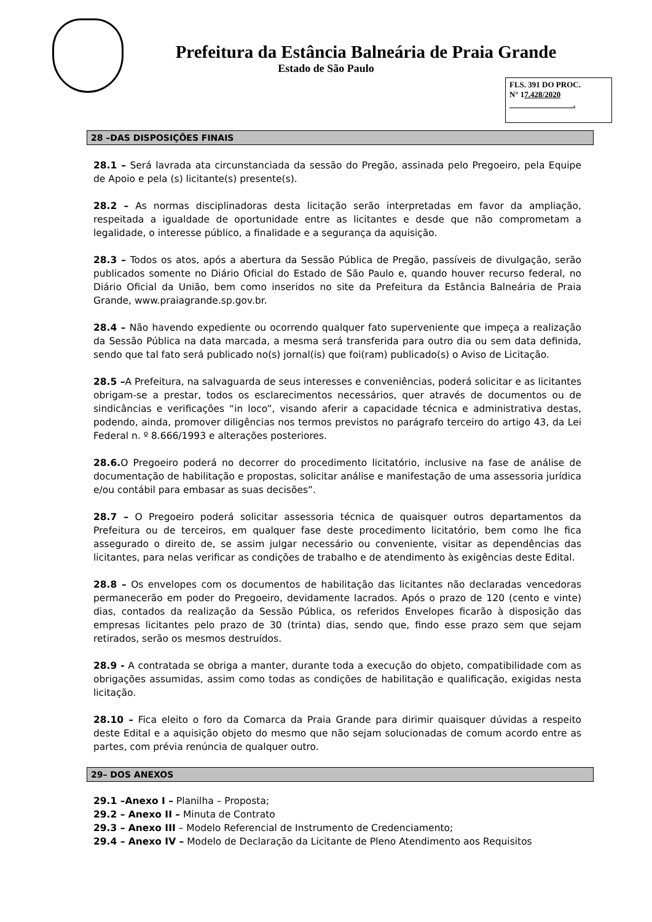Prefeitura da Estância Balneária de Praia Grande
Estado de São Paulo
FLS. 391 DO PROC.
N° 17.428/2020
.
28 –DAS DISPOSIÇÕES FINAIS
28.1 – Será lavrada ata circunstanciada da sessão do Pregão, assinada pelo Pregoeiro, pela Equipe de Apoio e pela (s) licitante(s) presente(s).
28.2 – As normas disciplinadoras desta licitação serão interpretadas em favor da ampliação, respeitada a igualdade de oportunidade entre as licitantes e desde que não comprometam a legalidade, o interesse público, a finalidade e a segurança da aquisição.
28.3 – Todos os atos, após a abertura da Sessão Pública de Pregão, passíveis de divulgação, serão publicados somente no Diário Oficial do Estado de São Paulo e, quando houver recurso federal, no Diário Oficial da União, bem como inseridos no site da Prefeitura da Estância Balneária de Praia Grande, www.praiagrande.sp.gov.br.
28.4 – Não havendo expediente ou ocorrendo qualquer fato superveniente que impeça a realização da Sessão Pública na data marcada, a mesma será transferida para outro dia ou sem data definida, sendo que tal fato será publicado no(s) jornal(is) que foi(ram) publicado(s) o Aviso de Licitação.
28.5 –A Prefeitura, na salvaguarda de seus interesses e conveniências, poderá solicitar e as licitantes obrigam-se a prestar, todos os esclarecimentos necessários, quer através de documentos ou de sindicâncias e verificações “in loco”, visando aferir a capacidade técnica e administrativa destas, podendo, ainda, promover diligências nos termos previstos no parágrafo terceiro do artigo 43, da Lei Federal n. º 8.666/1993 e alterações posteriores.
28.6. O Pregoeiro poderá no decorrer do procedimento licitatório, inclusive na fase de análise de documentação de habilitação e propostas, solicitar análise e manifestação de uma assessoria jurídica e/ou contábil para embasar as suas decisões”.
28.7 – O Pregoeiro poderá solicitar assessoria técnica de quaisquer outros departamentos da Prefeitura ou de terceiros, em qualquer fase deste procedimento licitatório, bem como lhe fica assegurado o direito de, se assim julgar necessário ou conveniente, visitar as dependências das licitantes, para nelas verificar as condições de trabalho e de atendimento às exigências deste Edital.
28.8 – Os envelopes com os documentos de habilitação das licitantes não declaradas vencedoras permanecerão em poder do Pregoeiro, devidamente lacrados. Após o prazo de 120 (cento e vinte) dias, contados da realização da Sessão Pública, os referidos Envelopes ficarão à disposição das empresas licitantes pelo prazo de 30 (trinta) dias, sendo que, findo esse prazo sem que sejam retirados, serão os mesmos destruídos.
28.9 - A contratada se obriga a manter, durante toda a execução do objeto, compatibilidade com as obrigações assumidas, assim como todas as condições de habilitação e qualificação, exigidas nesta licitação.
28.10 – Fica eleito o foro da Comarca da Praia Grande para dirimir quaisquer dúvidas a respeito deste Edital e a aquisição objeto do mesmo que não sejam solucionadas de comum acordo entre as partes, com prévia renúncia de qualquer outro.
29– DOS ANEXOS
29.1 –Anexo I – Planilha – Proposta;
29.2 – Anexo II – Minuta de Contrato
29.3 – Anexo III – Modelo Referencial de Instrumento de Credenciamento;
29.4 – Anexo IV – Modelo de Declaração da Licitante de Pleno Atendimento aos Requisitos